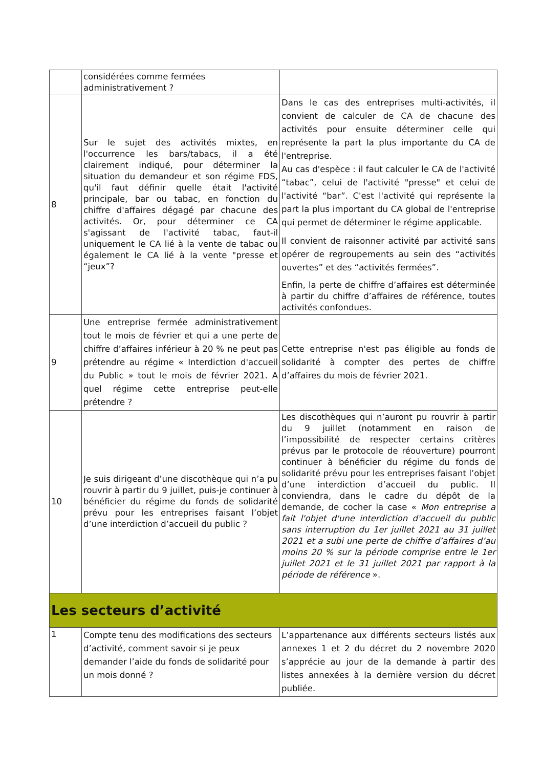| | considérées comme fermées administrativement ? | |
| 8 | Sur le sujet des activités mixtes, en l'occurrence les bars/tabacs, il a été clairement indiqué, pour déterminer la situation du demandeur et son régime FDS, qu'il faut définir quelle était l'activité principale, bar ou tabac, en fonction du chiffre d'affaires dégagé par chacune des activités. Or, pour déterminer ce CA s'agissant de l'activité tabac, faut-il uniquement le CA lié à la vente de tabac ou également le CA lié à la vente "presse et “jeux”? | Dans le cas des entreprises multi-activités, il convient de calculer de CA de chacune des activités pour ensuite déterminer celle qui représente la part la plus importante du CA de l'entreprise. Au cas d'espèce : il faut calculer le CA de l'activité “tabac”, celui de l'activité "presse" et celui de l'activité “bar”. C'est l'activité qui représente la part la plus important du CA global de l'entreprise qui permet de déterminer le régime applicable. Il convient de raisonner activité par activité sans opérer de regroupements au sein des “activités ouvertes” et des “activités fermées”. Enfin, la perte de chiffre d’affaires est déterminée à partir du chiffre d’affaires de référence, toutes activités confondues. |
| 9 | Une entreprise fermée administrativement tout le mois de février et qui a une perte de chiffre d’affaires inférieur à 20 % ne peut pas prétendre au régime « Interdiction d'accueil du Public » tout le mois de février 2021. A quel régime cette entreprise peut-elle prétendre ? | Cette entreprise n'est pas éligible au fonds de solidarité à compter des pertes de chiffre d’affaires du mois de février 2021. |
| 10 | Je suis dirigeant d’une discothèque qui n’a pu rouvrir à partir du 9 juillet, puis-je continuer à bénéficier du régime du fonds de solidarité prévu pour les entreprises faisant l’objet d’une interdiction d’accueil du public ? | Les discothèques qui n’auront pu rouvrir à partir du 9 juillet (notamment en raison de l’impossibilité de respecter certains critères prévus par le protocole de réouverture) pourront continuer à bénéficier du régime du fonds de solidarité prévu pour les entreprises faisant l’objet d’une interdiction d’accueil du public. Il conviendra, dans le cadre du dépôt de la demande, de cocher la case « Mon entreprise a fait l'objet d'une interdiction d'accueil du public sans interruption du 1er juillet 2021 au 31 juillet 2021 et a subi une perte de chiffre d’affaires d’au moins 20 % sur la période comprise entre le 1er juillet 2021 et le 31 juillet 2021 par rapport à la période de référence ». |
| Les secteurs d’activité | | |
| 1 | Compte tenu des modifications des secteurs d’activité, comment savoir si je peux demander l’aide du fonds de solidarité pour un mois donné ? | L’appartenance aux différents secteurs listés aux annexes 1 et 2 du décret du 2 novembre 2020 s’apprécie au jour de la demande à partir des listes annexées à la dernière version du décret publiée. |